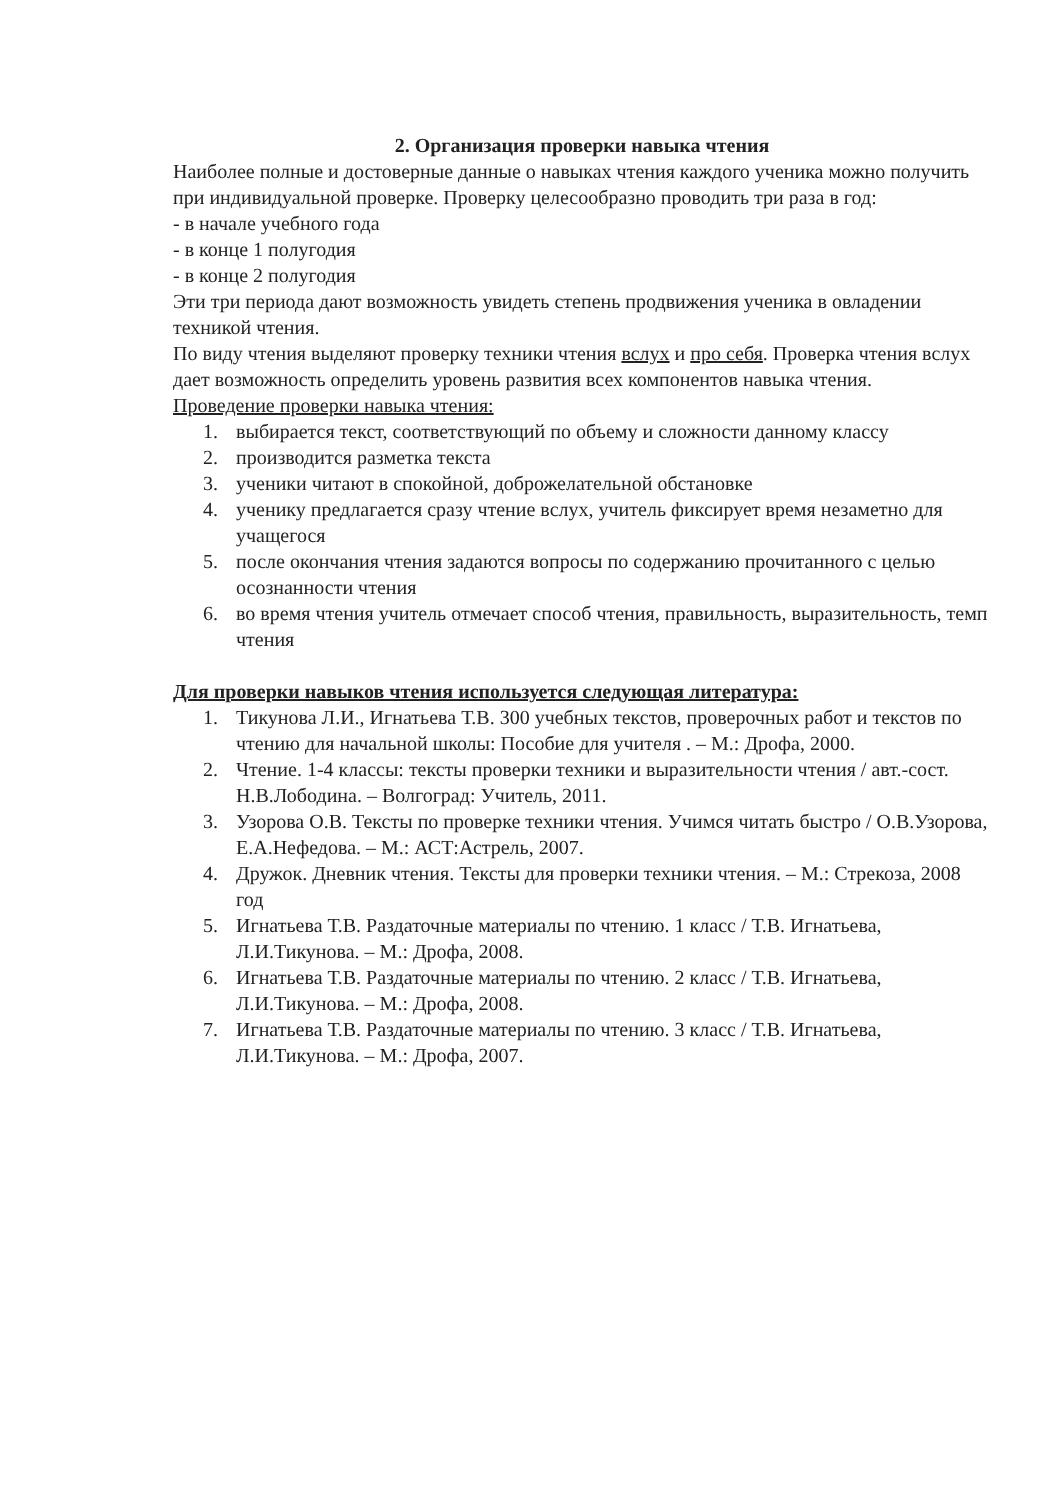2. Организация проверки навыка чтения
Наиболее полные и достоверные данные о навыках чтения каждого ученика можно получить при индивидуальной проверке. Проверку целесообразно проводить три раза в год:
- в начале учебного года
- в конце 1 полугодия
- в конце 2 полугодия
Эти три периода дают возможность увидеть степень продвижения ученика в овладении техникой чтения.
По виду чтения выделяют проверку техники чтения вслух и про себя. Проверка чтения вслух дает возможность определить уровень развития всех компонентов навыка чтения.
Проведение проверки навыка чтения:
1. выбирается текст, соответствующий по объему и сложности данному классу
2. производится разметка текста
3. ученики читают в спокойной, доброжелательной обстановке
4. ученику предлагается сразу чтение вслух, учитель фиксирует время незаметно для учащегося
5. после окончания чтения задаются вопросы по содержанию прочитанного с целью осознанности чтения
6. во время чтения учитель отмечает способ чтения, правильность, выразительность, темп чтения
Для проверки навыков чтения используется следующая литература:
1. Тикунова Л.И., Игнатьева Т.В. 300 учебных текстов, проверочных работ и текстов по чтению для начальной школы: Пособие для учителя . – М.: Дрофа, 2000.
2. Чтение. 1-4 классы: тексты проверки техники и выразительности чтения / авт.-сост. Н.В.Лободина. – Волгоград: Учитель, 2011.
3. Узорова О.В. Тексты по проверке техники чтения. Учимся читать быстро / О.В.Узорова, Е.А.Нефедова. – М.: АСТ:Астрель, 2007.
4. Дружок. Дневник чтения. Тексты для проверки техники чтения. – М.: Стрекоза, 2008 год
5. Игнатьева Т.В. Раздаточные материалы по чтению. 1 класс / Т.В. Игнатьева, Л.И.Тикунова. – М.: Дрофа, 2008.
6. Игнатьева Т.В. Раздаточные материалы по чтению. 2 класс / Т.В. Игнатьева, Л.И.Тикунова. – М.: Дрофа, 2008.
7. Игнатьева Т.В. Раздаточные материалы по чтению. 3 класс / Т.В. Игнатьева, Л.И.Тикунова. – М.: Дрофа, 2007.